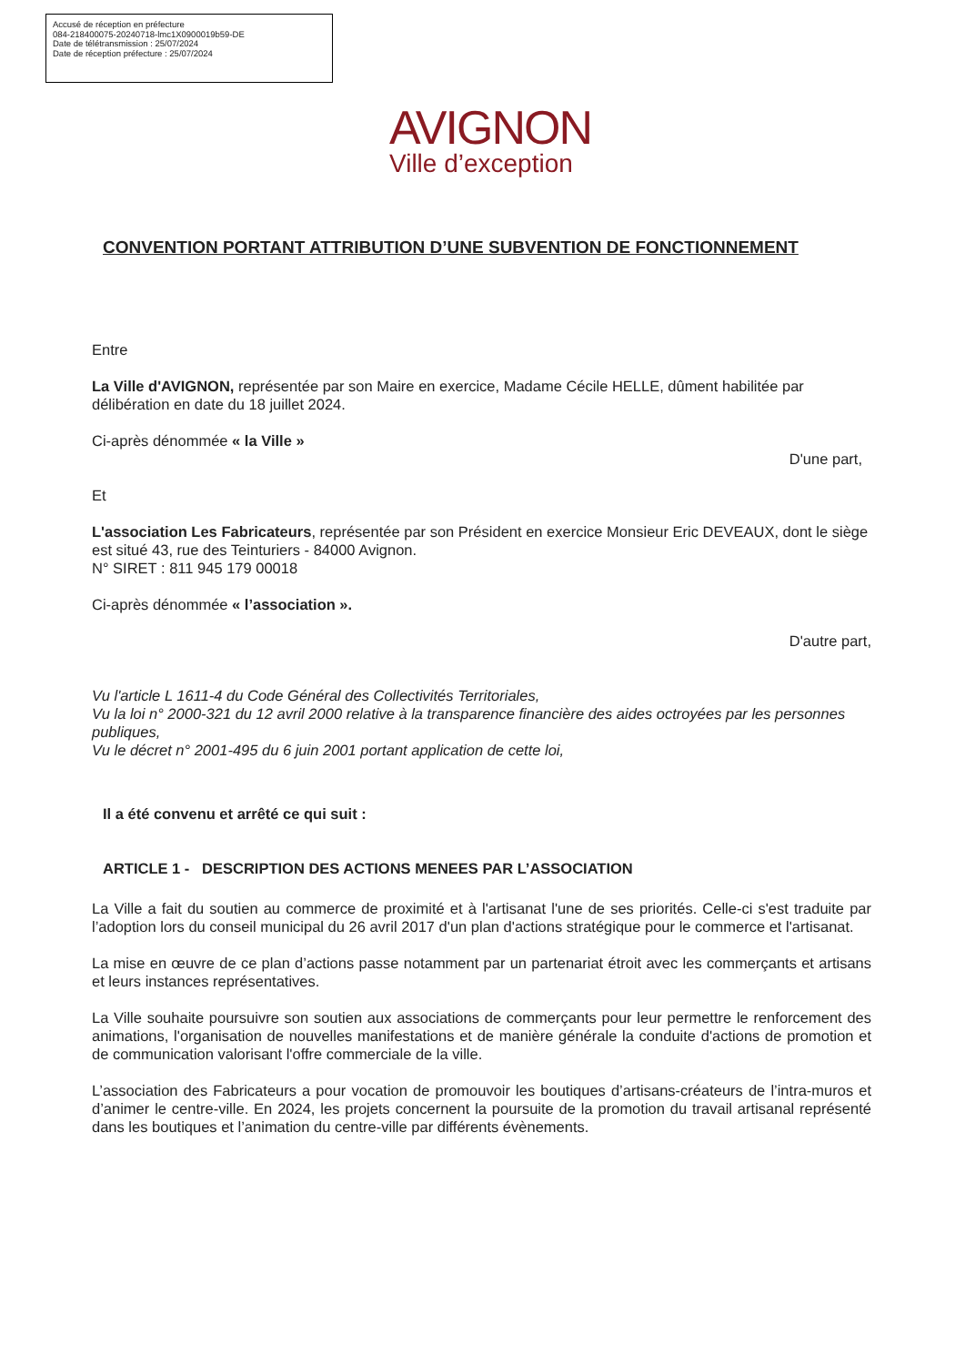Accusé de réception en préfecture
084-218400075-20240718-lmc1X0900019b59-DE
Date de télétransmission : 25/07/2024
Date de réception préfecture : 25/07/2024
AVIGNON
Ville d’exception
CONVENTION PORTANT ATTRIBUTION D’UNE SUBVENTION DE FONCTIONNEMENT
Entre
La Ville d'AVIGNON, représentée par son Maire en exercice, Madame Cécile HELLE, dûment habilitée par délibération en date du 18 juillet 2024.
Ci-après dénommée « la Ville »
D'une part,
Et
L'association Les Fabricateurs, représentée par son Président en exercice Monsieur Eric DEVEAUX, dont le siège est situé 43, rue des Teinturiers - 84000 Avignon.
N° SIRET : 811 945 179 00018
Ci-après dénommée « l’association ».
D'autre part,
Vu l'article L 1611-4 du Code Général des Collectivités Territoriales,
Vu la loi n° 2000-321 du 12 avril 2000 relative à la transparence financière des aides octroyées par les personnes publiques,
Vu le décret n° 2001-495 du 6 juin 2001 portant application de cette loi,
Il a été convenu et arrêté ce qui suit :
ARTICLE 1 - DESCRIPTION DES ACTIONS MENEES PAR L’ASSOCIATION
La Ville a fait du soutien au commerce de proximité et à l'artisanat l'une de ses priorités. Celle-ci s'est traduite par l’adoption lors du conseil municipal du 26 avril 2017 d'un plan d'actions stratégique pour le commerce et l'artisanat.
La mise en œuvre de ce plan d’actions passe notamment par un partenariat étroit avec les commerçants et artisans et leurs instances représentatives.
La Ville souhaite poursuivre son soutien aux associations de commerçants pour leur permettre le renforcement des animations, l'organisation de nouvelles manifestations et de manière générale la conduite d'actions de promotion et de communication valorisant l'offre commerciale de la ville.
L’association des Fabricateurs a pour vocation de promouvoir les boutiques d’artisans-créateurs de l’intra-muros et d’animer le centre-ville. En 2024, les projets concernent la poursuite de la promotion du travail artisanal représenté dans les boutiques et l’animation du centre-ville par différents évènements.